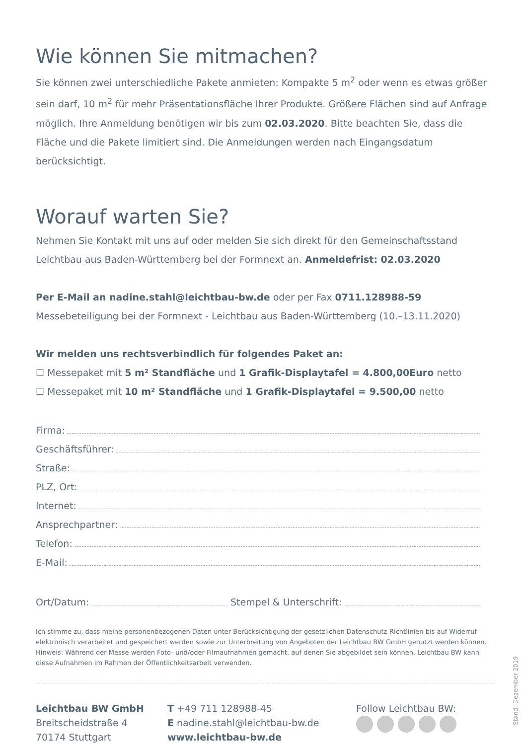Wie können Sie mitmachen?
Sie können zwei unterschiedliche Pakete anmieten: Kompakte 5 m<sup>2</sup> oder wenn es etwas größer sein darf, 10 m<sup>2</sup> für mehr Präsentationsfläche Ihrer Produkte. Größere Flächen sind auf Anfrage möglich. Ihre Anmeldung benötigen wir bis zum 02.03.2020. Bitte beachten Sie, dass die Fläche und die Pakete limitiert sind. Die Anmeldungen werden nach Eingangsdatum berücksichtigt.
Worauf warten Sie?
Nehmen Sie Kontakt mit uns auf oder melden Sie sich direkt für den Gemeinschaftsstand Leichtbau aus Baden-Württemberg bei der Formnext an. Anmeldefrist: 02.03.2020
Per E-Mail an nadine.stahl@leichtbau-bw.de oder per Fax 0711.128988-59
Messebeteiligung bei der Formnext - Leichtbau aus Baden-Württemberg (10.–13.11.2020)
Wir melden uns rechtsverbindlich für folgendes Paket an:
☐ Messepaket mit 5 m² Standfläche und 1 Grafik-Displaytafel = 4.800,00Euro netto
☐ Messepaket mit 10 m² Standfläche und 1 Grafik-Displaytafel = 9.500,00 netto
Firma:
Geschäftsführer:
Straße:
PLZ, Ort:
Internet:
Ansprechpartner:
Telefon:
E-Mail:
Ort/Datum: Stempel & Unterschrift:
Ich stimme zu, dass meine personenbezogenen Daten unter Berücksichtigung der gesetzlichen Datenschutz-Richtlinien bis auf Widerruf elektronisch verarbeitet und gespeichert werden sowie zur Unterbreitung von Angeboten der Leichtbau BW GmbH genutzt werden können. Hinweis: Während der Messe werden Foto- und/oder Filmaufnahmen gemacht, auf denen Sie abgebildet sein können. Leichtbau BW kann diese Aufnahmen im Rahmen der Öffentlichkeitsarbeit verwenden.
Leichtbau BW GmbH
Breitscheidstraße 4
70174 Stuttgart
T +49 711 128988-45
E nadine.stahl@leichtbau-bw.de
www.leichtbau-bw.de
Follow Leichtbau BW:
Stand: Dezember 2019